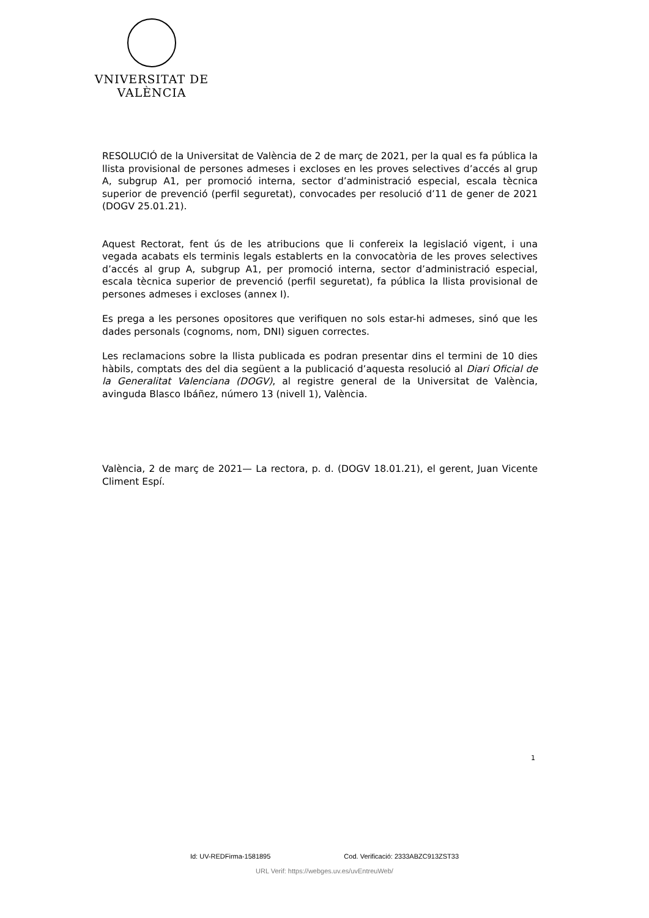VNIVERSITAT DE VALÈNCIA
RESOLUCIÓ de la Universitat de València de 2 de març de 2021, per la qual es fa pública la llista provisional de persones admeses i excloses en les proves selectives d’accés al grup A, subgrup A1, per promoció interna, sector d’administració especial, escala tècnica superior de prevenció (perfil seguretat), convocades per resolució d’11 de gener de 2021 (DOGV 25.01.21).
Aquest Rectorat, fent ús de les atribucions que li confereix la legislació vigent, i una vegada acabats els terminis legals establerts en la convocatòria de les proves selectives d’accés al grup A, subgrup A1, per promoció interna, sector d’administració especial, escala tècnica superior de prevenció (perfil seguretat), fa pública la llista provisional de persones admeses i excloses (annex I).
Es prega a les persones opositores que verifiquen no sols estar-hi admeses, sinó que les dades personals (cognoms, nom, DNI) siguen correctes.
Les reclamacions sobre la llista publicada es podran presentar dins el termini de 10 dies hàbils, comptats des del dia següent a la publicació d’aquesta resolució al Diari Oficial de la Generalitat Valenciana (DOGV), al registre general de la Universitat de València, avinguda Blasco Ibáñez, número 13 (nivell 1), València.
València, 2 de març de 2021— La rectora, p. d. (DOGV 18.01.21), el gerent, Juan Vicente Climent Espí.
1
Id: UV-REDFirma-1581895 Cod. Verificació: 2333ABZC913ZST33
URL Verif: https://webges.uv.es/uvEntreuWeb/